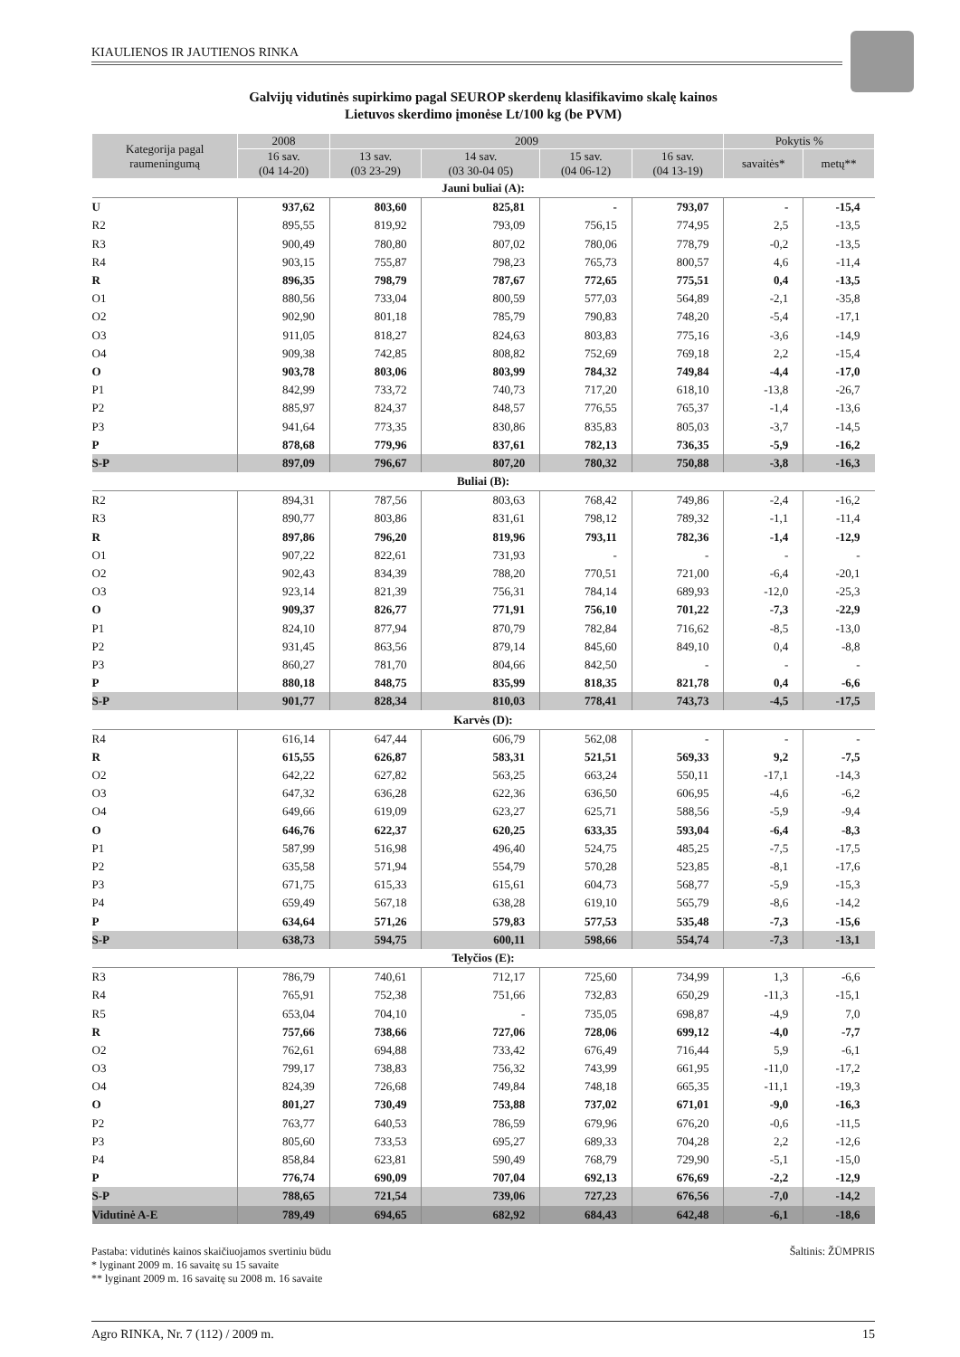KIAULIENOS IR JAUTIENOS RINKA
Galvijų vidutinės supirkimo pagal SEUROP skerdenų klasifikavimo skalę kainos
Lietuvos skerdimo įmonėse Lt/100 kg (be PVM)
| Kategorija pagal raumeningumą | 2008 | 2009 | | | | Pokytis % | |
| --- | --- | --- | --- | --- | --- | --- | --- |
| | 16 sav. (04 14-20) | 13 sav. (03 23-29) | 14 sav. (03 30-04 05) | 15 sav. (04 06-12) | 16 sav. (04 13-19) | savaitės* | metų** |
| Jauni buliai (A): | | | | | | | |
| U | 937,62 | 803,60 | 825,81 | - | 793,07 | - | -15,4 |
| R2 | 895,55 | 819,92 | 793,09 | 756,15 | 774,95 | 2,5 | -13,5 |
| R3 | 900,49 | 780,80 | 807,02 | 780,06 | 778,79 | -0,2 | -13,5 |
| R4 | 903,15 | 755,87 | 798,23 | 765,73 | 800,57 | 4,6 | -11,4 |
| R | 896,35 | 798,79 | 787,67 | 772,65 | 775,51 | 0,4 | -13,5 |
| O1 | 880,56 | 733,04 | 800,59 | 577,03 | 564,89 | -2,1 | -35,8 |
| O2 | 902,90 | 801,18 | 785,79 | 790,83 | 748,20 | -5,4 | -17,1 |
| O3 | 911,05 | 818,27 | 824,63 | 803,83 | 775,16 | -3,6 | -14,9 |
| O4 | 909,38 | 742,85 | 808,82 | 752,69 | 769,18 | 2,2 | -15,4 |
| O | 903,78 | 803,06 | 803,99 | 784,32 | 749,84 | -4,4 | -17,0 |
| P1 | 842,99 | 733,72 | 740,73 | 717,20 | 618,10 | -13,8 | -26,7 |
| P2 | 885,97 | 824,37 | 848,57 | 776,55 | 765,37 | -1,4 | -13,6 |
| P3 | 941,64 | 773,35 | 830,86 | 835,83 | 805,03 | -3,7 | -14,5 |
| P | 878,68 | 779,96 | 837,61 | 782,13 | 736,35 | -5,9 | -16,2 |
| S-P | 897,09 | 796,67 | 807,20 | 780,32 | 750,88 | -3,8 | -16,3 |
| Buliai (B): | | | | | | | |
| R2 | 894,31 | 787,56 | 803,63 | 768,42 | 749,86 | -2,4 | -16,2 |
| R3 | 890,77 | 803,86 | 831,61 | 798,12 | 789,32 | -1,1 | -11,4 |
| R | 897,86 | 796,20 | 819,96 | 793,11 | 782,36 | -1,4 | -12,9 |
| O1 | 907,22 | 822,61 | 731,93 | - | - | - | - |
| O2 | 902,43 | 834,39 | 788,20 | 770,51 | 721,00 | -6,4 | -20,1 |
| O3 | 923,14 | 821,39 | 756,31 | 784,14 | 689,93 | -12,0 | -25,3 |
| O | 909,37 | 826,77 | 771,91 | 756,10 | 701,22 | -7,3 | -22,9 |
| P1 | 824,10 | 877,94 | 870,79 | 782,84 | 716,62 | -8,5 | -13,0 |
| P2 | 931,45 | 863,56 | 879,14 | 845,60 | 849,10 | 0,4 | -8,8 |
| P3 | 860,27 | 781,70 | 804,66 | 842,50 | - | - | - |
| P | 880,18 | 848,75 | 835,99 | 818,35 | 821,78 | 0,4 | -6,6 |
| S-P | 901,77 | 828,34 | 810,03 | 778,41 | 743,73 | -4,5 | -17,5 |
| Karvės (D): | | | | | | | |
| R4 | 616,14 | 647,44 | 606,79 | 562,08 | - | - | - |
| R | 615,55 | 626,87 | 583,31 | 521,51 | 569,33 | 9,2 | -7,5 |
| O2 | 642,22 | 627,82 | 563,25 | 663,24 | 550,11 | -17,1 | -14,3 |
| O3 | 647,32 | 636,28 | 622,36 | 636,50 | 606,95 | -4,6 | -6,2 |
| O4 | 649,66 | 619,09 | 623,27 | 625,71 | 588,56 | -5,9 | -9,4 |
| O | 646,76 | 622,37 | 620,25 | 633,35 | 593,04 | -6,4 | -8,3 |
| P1 | 587,99 | 516,98 | 496,40 | 524,75 | 485,25 | -7,5 | -17,5 |
| P2 | 635,58 | 571,94 | 554,79 | 570,28 | 523,85 | -8,1 | -17,6 |
| P3 | 671,75 | 615,33 | 615,61 | 604,73 | 568,77 | -5,9 | -15,3 |
| P4 | 659,49 | 567,18 | 638,28 | 619,10 | 565,79 | -8,6 | -14,2 |
| P | 634,64 | 571,26 | 579,83 | 577,53 | 535,48 | -7,3 | -15,6 |
| S-P | 638,73 | 594,75 | 600,11 | 598,66 | 554,74 | -7,3 | -13,1 |
| Telyčios (E): | | | | | | | |
| R3 | 786,79 | 740,61 | 712,17 | 725,60 | 734,99 | 1,3 | -6,6 |
| R4 | 765,91 | 752,38 | 751,66 | 732,83 | 650,29 | -11,3 | -15,1 |
| R5 | 653,04 | 704,10 | - | 735,05 | 698,87 | -4,9 | 7,0 |
| R | 757,66 | 738,66 | 727,06 | 728,06 | 699,12 | -4,0 | -7,7 |
| O2 | 762,61 | 694,88 | 733,42 | 676,49 | 716,44 | 5,9 | -6,1 |
| O3 | 799,17 | 738,83 | 756,32 | 743,99 | 661,95 | -11,0 | -17,2 |
| O4 | 824,39 | 726,68 | 749,84 | 748,18 | 665,35 | -11,1 | -19,3 |
| O | 801,27 | 730,49 | 753,88 | 737,02 | 671,01 | -9,0 | -16,3 |
| P2 | 763,77 | 640,53 | 786,59 | 679,96 | 676,20 | -0,6 | -11,5 |
| P3 | 805,60 | 733,53 | 695,27 | 689,33 | 704,28 | 2,2 | -12,6 |
| P4 | 858,84 | 623,81 | 590,49 | 768,79 | 729,90 | -5,1 | -15,0 |
| P | 776,74 | 690,09 | 707,04 | 692,13 | 676,69 | -2,2 | -12,9 |
| S-P | 788,65 | 721,54 | 739,06 | 727,23 | 676,56 | -7,0 | -14,2 |
| Vidutinė A-E | 789,49 | 694,65 | 682,92 | 684,43 | 642,48 | -6,1 | -18,6 |
Pastaba: vidutinės kainos skaičiuojamos svertiniu būdu Šaltinis: ŽŪMPRIS
* lyginant 2009 m. 16 savaitę su 15 savaite
** lyginant 2009 m. 16 savaitę su 2008 m. 16 savaite
Agro RINKA, Nr. 7 (112) / 2009 m. 15